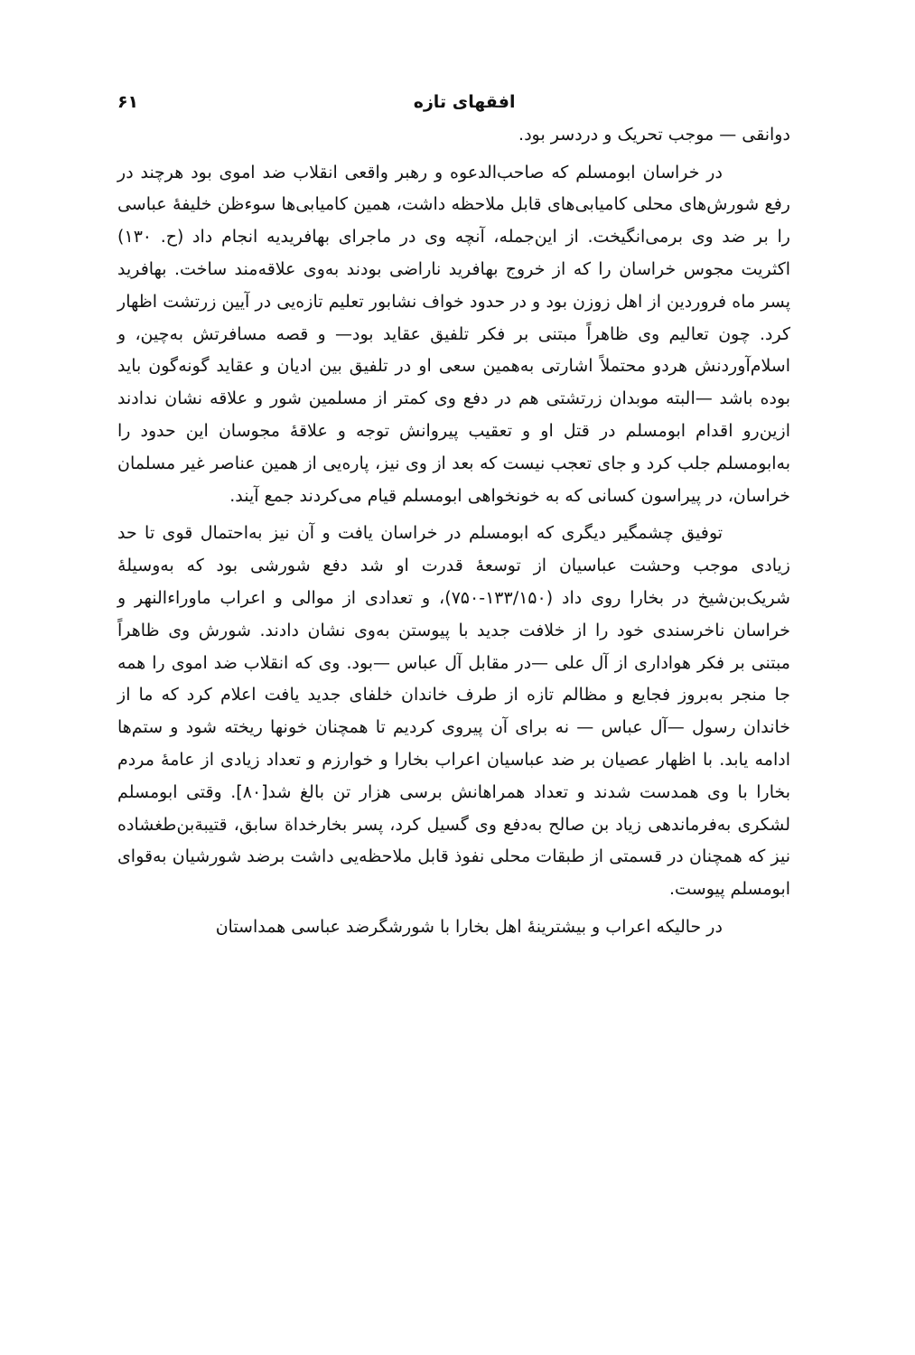افقهای تازه ۶۱
دوانقی — موجب تحریک و دردسر بود.
در خراسان ابومسلم که صاحب‌الدعوه و رهبر واقعی انقلاب ضد اموی بود هرچند در رفع شورش‌های محلی کامیابی‌های قابل ملاحظه داشت، همین کامیابی‌ها سوءظن خلیفهٔ عباسی را بر ضد وی برمی‌انگیخت. از این‌جمله، آنچه وی در ماجرای بهافریدیه انجام داد (ح. ۱۳۰) اکثریت مجوس خراسان را که از خروج بهافرید ناراضی بودند به‌وی علاقه‌مند ساخت. بهافرید پسر ماه فروردین از اهل زوزن بود و در حدود خواف نشابور تعلیم تازه‌یی در آیین زرتشت اظهار کرد. چون تعالیم وی ظاهراً مبتنی بر فکر تلفیق عقاید بود— و قصه مسافرتش به‌چین، و اسلام‌آوردنش هردو محتملاً اشارتی به‌همین سعی او در تلفیق بین ادیان و عقاید گونه‌گون باید بوده باشد —البته موبدان زرتشتی هم در دفع وی کمتر از مسلمین شور و علاقه نشان ندادند ازین‌رو اقدام ابومسلم در قتل او و تعقیب پیروانش توجه و علاقهٔ مجوسان این حدود را به‌ابومسلم جلب کرد و جای تعجب نیست که بعد از وی نیز، پاره‌یی از همین عناصر غیر مسلمان خراسان، در پیراسون کسانی که به خونخواهی ابومسلم قیام می‌کردند جمع آیند.
توفیق چشمگیر دیگری که ابومسلم در خراسان یافت و آن نیز به‌احتمال قوی تا حد زیادی موجب وحشت عباسیان از توسعهٔ قدرت او شد دفع شورشی بود که به‌وسیلهٔ شریک‌بن‌شیخ در بخارا روی داد (۱۳۳/۱۵۰-۷۵۰)، و تعدادی از موالی و اعراب ماوراءالنهر و خراسان ناخرسندی خود را از خلافت جدید با پیوستن به‌وی نشان دادند. شورش وی ظاهراً مبتنی بر فکر هواداری از آل علی —در مقابل آل عباس —بود. وی که انقلاب ضد اموی را همه جا منجر به‌بروز فجایع و مظالم تازه از طرف خاندان خلفای جدید یافت اعلام کرد که ما از خاندان رسول —آل عباس — نه برای آن پیروی کردیم تا همچنان خونها ریخته شود و ستم‌ها ادامه یابد. با اظهار عصیان بر ضد عباسیان اعراب بخارا و خوارزم و تعداد زیادی از عامهٔ مردم بخارا با وی همدست شدند و تعداد همراهانش برسی هزار تن بالغ شد[۸۰]. وقتی ابومسلم لشکری به‌فرماندهی زیاد بن صالح به‌دفع وی گسیل کرد، پسر بخارخداة سابق، قتیبة‌بن‌طغشاده نیز که همچنان در قسمتی از طبقات محلی نفوذ قابل ملاحظه‌یی داشت برضد شورشیان به‌قوای ابومسلم پیوست.
در حالیکه اعراب و بیشترینهٔ اهل بخارا با شورشگرضد عباسی همداستان